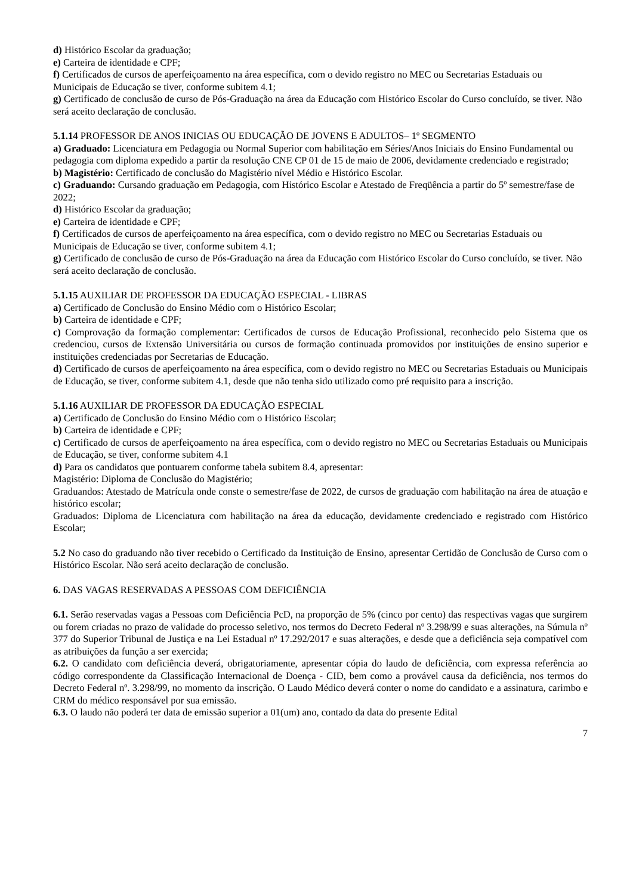d) Histórico Escolar da graduação;
e) Carteira de identidade e CPF;
f) Certificados de cursos de aperfeiçoamento na área específica, com o devido registro no MEC ou Secretarias Estaduais ou Municipais de Educação se tiver, conforme subitem 4.1;
g) Certificado de conclusão de curso de Pós-Graduação na área da Educação com Histórico Escolar do Curso concluído, se tiver. Não será aceito declaração de conclusão.
5.1.14 PROFESSOR DE ANOS INICIAS OU EDUCAÇÃO DE JOVENS E ADULTOS– 1º SEGMENTO
a) Graduado: Licenciatura em Pedagogia ou Normal Superior com habilitação em Séries/Anos Iniciais do Ensino Fundamental ou pedagogia com diploma expedido a partir da resolução CNE CP 01 de 15 de maio de 2006, devidamente credenciado e registrado;
b) Magistério: Certificado de conclusão do Magistério nível Médio e Histórico Escolar.
c) Graduando: Cursando graduação em Pedagogia, com Histórico Escolar e Atestado de Freqüência a partir do 5º semestre/fase de 2022;
d) Histórico Escolar da graduação;
e) Carteira de identidade e CPF;
f) Certificados de cursos de aperfeiçoamento na área específica, com o devido registro no MEC ou Secretarias Estaduais ou Municipais de Educação se tiver, conforme subitem 4.1;
g) Certificado de conclusão de curso de Pós-Graduação na área da Educação com Histórico Escolar do Curso concluído, se tiver. Não será aceito declaração de conclusão.
5.1.15 AUXILIAR DE PROFESSOR DA EDUCAÇÃO ESPECIAL - LIBRAS
a) Certificado de Conclusão do Ensino Médio com o Histórico Escolar;
b) Carteira de identidade e CPF;
c) Comprovação da formação complementar: Certificados de cursos de Educação Profissional, reconhecido pelo Sistema que os credenciou, cursos de Extensão Universitária ou cursos de formação continuada promovidos por instituições de ensino superior e instituições credenciadas por Secretarias de Educação.
d) Certificado de cursos de aperfeiçoamento na área específica, com o devido registro no MEC ou Secretarias Estaduais ou Municipais de Educação, se tiver, conforme subitem 4.1, desde que não tenha sido utilizado como pré requisito para a inscrição.
5.1.16 AUXILIAR DE PROFESSOR DA EDUCAÇÃO ESPECIAL
a) Certificado de Conclusão do Ensino Médio com o Histórico Escolar;
b) Carteira de identidade e CPF;
c) Certificado de cursos de aperfeiçoamento na área específica, com o devido registro no MEC ou Secretarias Estaduais ou Municipais de Educação, se tiver, conforme subitem 4.1
d) Para os candidatos que pontuarem conforme tabela subitem 8.4, apresentar:
Magistério: Diploma de Conclusão do Magistério;
Graduandos: Atestado de Matrícula onde conste o semestre/fase de 2022, de cursos de graduação com habilitação na área de atuação e histórico escolar;
Graduados: Diploma de Licenciatura com habilitação na área da educação, devidamente credenciado e registrado com Histórico Escolar;
5.2 No caso do graduando não tiver recebido o Certificado da Instituição de Ensino, apresentar Certidão de Conclusão de Curso com o Histórico Escolar. Não será aceito declaração de conclusão.
6. DAS VAGAS RESERVADAS A PESSOAS COM DEFICIÊNCIA
6.1. Serão reservadas vagas a Pessoas com Deficiência PcD, na proporção de 5% (cinco por cento) das respectivas vagas que surgirem ou forem criadas no prazo de validade do processo seletivo, nos termos do Decreto Federal nº 3.298/99 e suas alterações, na Súmula nº 377 do Superior Tribunal de Justiça e na Lei Estadual nº 17.292/2017 e suas alterações, e desde que a deficiência seja compatível com as atribuições da função a ser exercida;
6.2. O candidato com deficiência deverá, obrigatoriamente, apresentar cópia do laudo de deficiência, com expressa referência ao código correspondente da Classificação Internacional de Doença - CID, bem como a provável causa da deficiência, nos termos do Decreto Federal nº. 3.298/99, no momento da inscrição. O Laudo Médico deverá conter o nome do candidato e a assinatura, carimbo e CRM do médico responsável por sua emissão.
6.3. O laudo não poderá ter data de emissão superior a 01(um) ano, contado da data do presente Edital
7